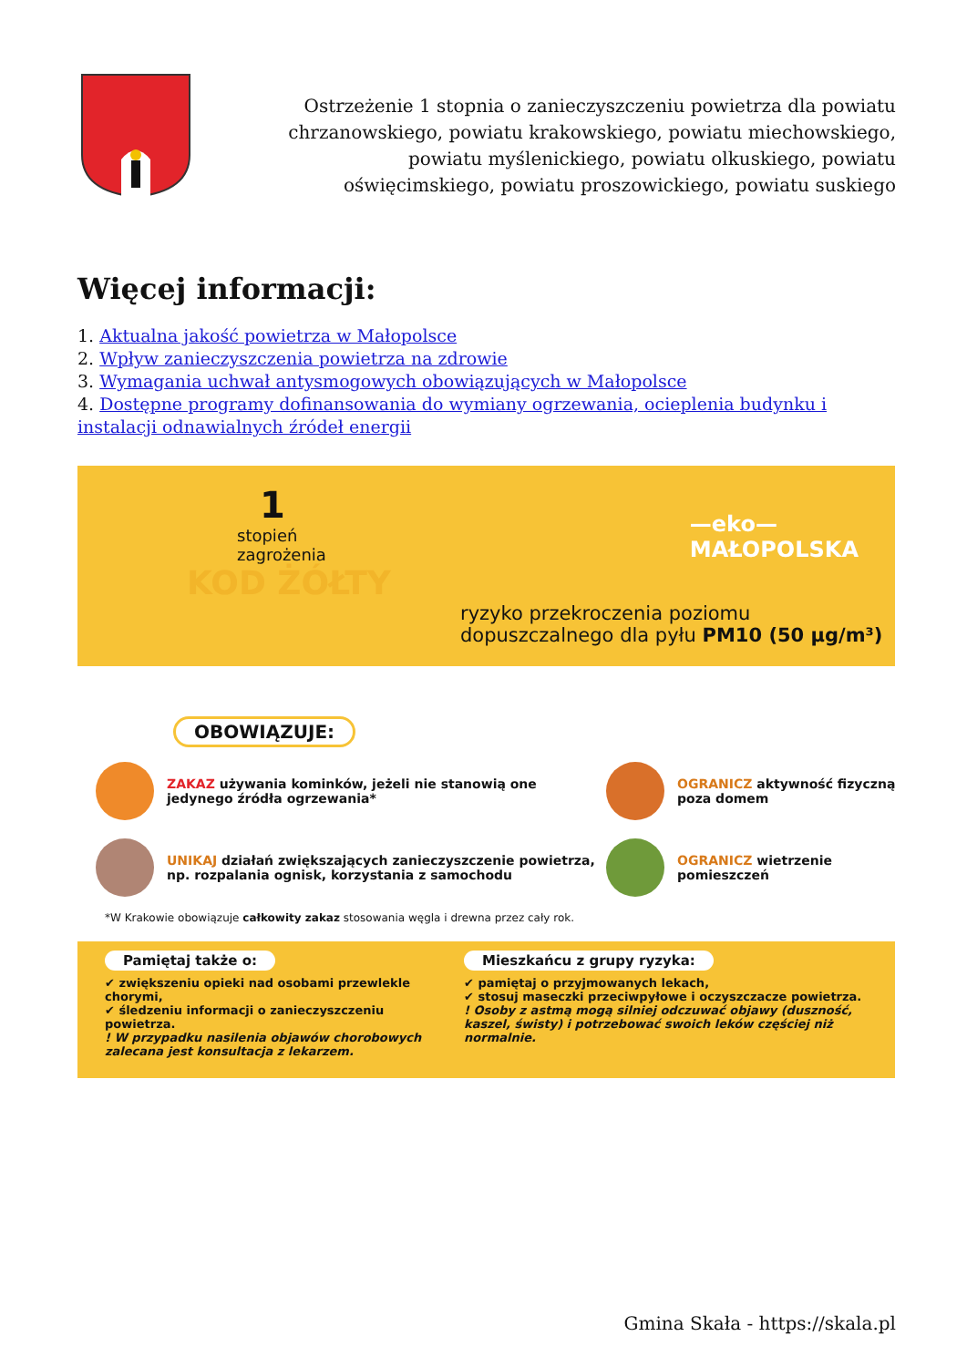Ostrzeżenie 1 stopnia o zanieczyszczeniu powietrza dla powiatu chrzanowskiego, powiatu krakowskiego, powiatu miechowskiego, powiatu myślenickiego, powiatu olkuskiego, powiatu oświęcimskiego, powiatu proszowickiego, powiatu suskiego
Więcej informacji:
1. Aktualna jakość powietrza w Małopolsce
2. Wpływ zanieczyszczenia powietrza na zdrowie
3. Wymagania uchwał antysmogowych obowiązujących w Małopolsce
4. Dostępne programy dofinansowania do wymiany ogrzewania, ocieplenia budynku i instalacji odnawialnych źródeł energii
—eko—
MAŁOPOLSKA
1
stopień
zagrożenia
KOD ŻÓŁTY
ryzyko przekroczenia poziomu
dopuszczalnego dla pyłu PM10 (50 µg/m³)
OBOWIĄZUJE:
ZAKAZ używania kominków, jeżeli nie stanowią one jedynego źródła ogrzewania*
OGRANICZ aktywność fizyczną poza domem
UNIKAJ działań zwiększających zanieczyszczenie powietrza, np. rozpalania ognisk, korzystania z samochodu
OGRANICZ wietrzenie pomieszczeń
*W Krakowie obowiązuje całkowity zakaz stosowania węgla i drewna przez cały rok.
Pamiętaj także o:
✔ zwiększeniu opieki nad osobami przewlekle chorymi,
✔ śledzeniu informacji o zanieczyszczeniu powietrza.
! W przypadku nasilenia objawów chorobowych zalecana jest konsultacja z lekarzem.
Mieszkańcu z grupy ryzyka:
✔ pamiętaj o przyjmowanych lekach,
✔ stosuj maseczki przeciwpyłowe i oczyszczacze powietrza.
! Osoby z astmą mogą silniej odczuwać objawy (duszność, kaszel, świsty) i potrzebować swoich leków częściej niż normalnie.
Gmina Skała - https://skala.pl